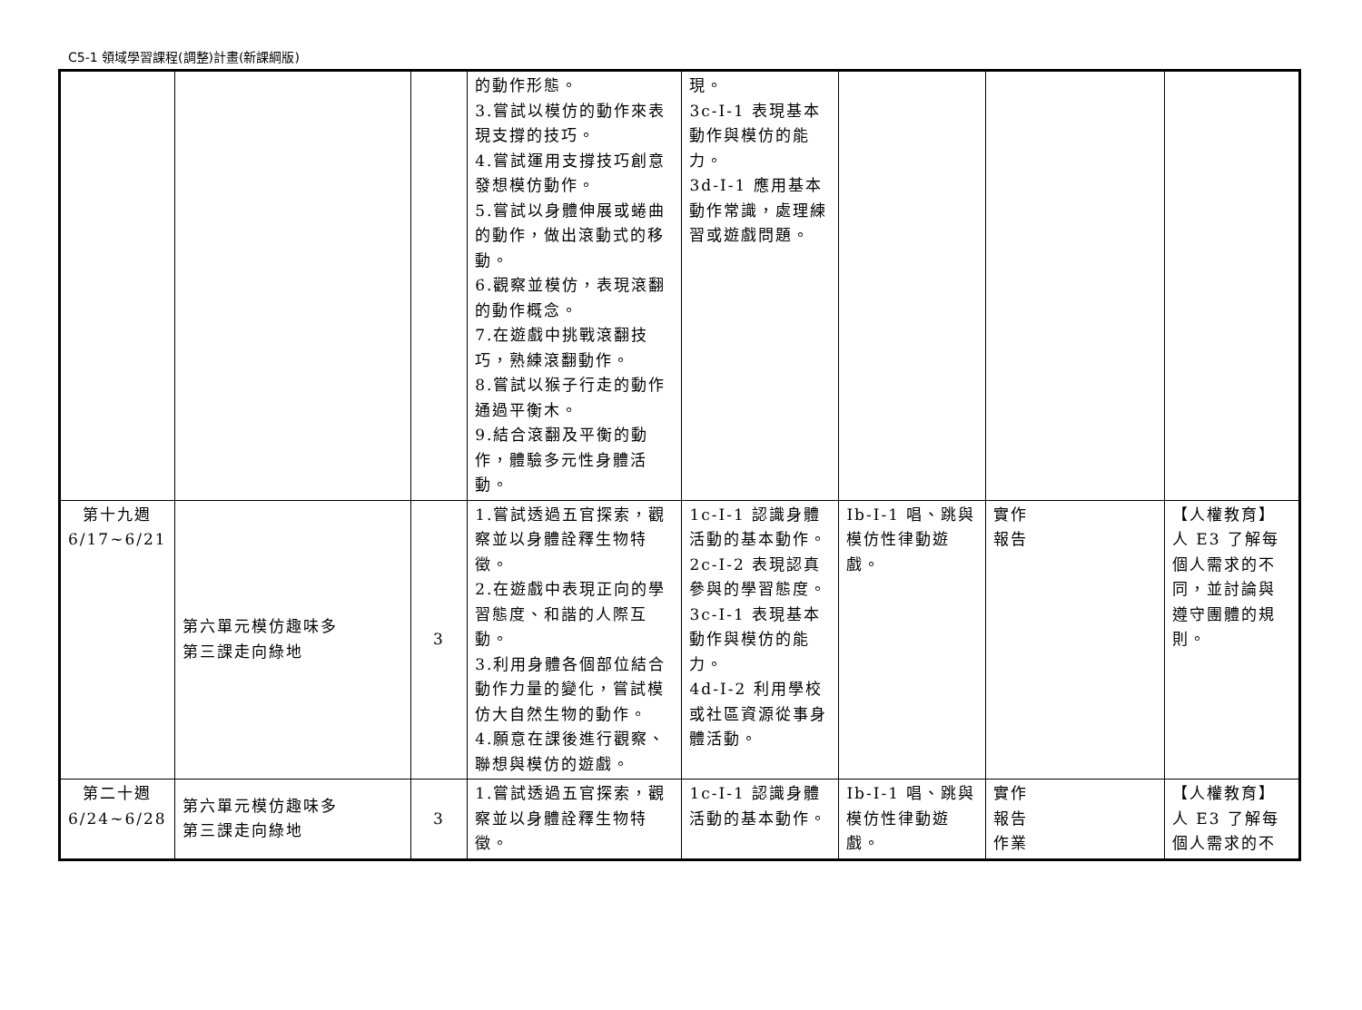C5-1 領域學習課程(調整)計畫(新課綱版)
| | | | 的動作形態。 3.嘗試以模仿的動作來表現支撐的技巧。 4.嘗試運用支撐技巧創意發想模仿動作。 5.嘗試以身體伸展或蜷曲的動作，做出滾動式的移動。 6.觀察並模仿，表現滾翻的動作概念。 7.在遊戲中挑戰滾翻技巧，熟練滾翻動作。 8.嘗試以猴子行走的動作通過平衡木。 9.結合滾翻及平衡的動作，體驗多元性身體活動。 | 現。 3c-I-1 表現基本動作與模仿的能力。 3d-I-1 應用基本動作常識，處理練習或遊戲問題。 | | | |
| 第十九週 6/17~6/21 | 第六單元模仿趣味多 第三課走向綠地 | 3 | 1.嘗試透過五官探索，觀察並以身體詮釋生物特徵。 2.在遊戲中表現正向的學習態度、和諧的人際互動。 3.利用身體各個部位結合動作力量的變化，嘗試模仿大自然生物的動作。 4.願意在課後進行觀察、聯想與模仿的遊戲。 | 1c-I-1 認識身體活動的基本動作。 2c-I-2 表現認真參與的學習態度。 3c-I-1 表現基本動作與模仿的能力。 4d-I-2 利用學校或社區資源從事身體活動。 | Ib-I-1 唱、跳與模仿性律動遊戲。 | 實作 報告 | 【人權教育】 人 E3 了解每個人需求的不同，並討論與遵守團體的規則。 |
| 第二十週 6/24~6/28 | 第六單元模仿趣味多 第三課走向綠地 | 3 | 1.嘗試透過五官探索，觀察並以身體詮釋生物特徵。 | 1c-I-1 認識身體活動的基本動作。 | Ib-I-1 唱、跳與模仿性律動遊戲。 | 實作 報告 作業 | 【人權教育】 人 E3 了解每個人需求的不 |